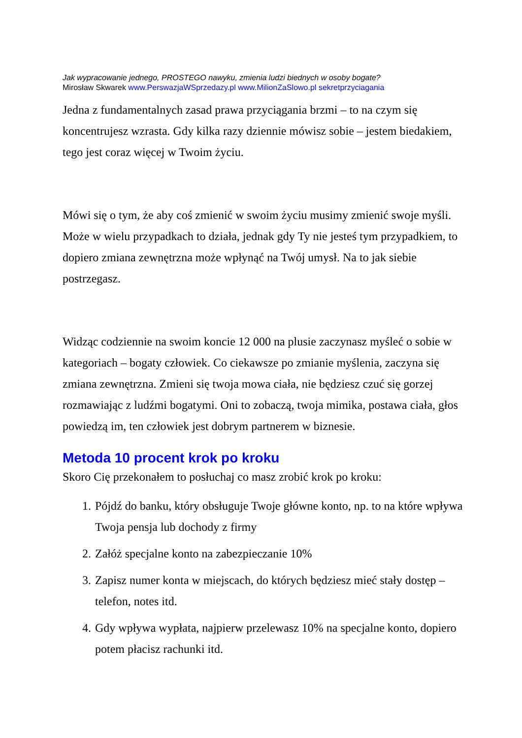Jak wypracowanie jednego, PROSTEGO nawyku, zmienia ludzi biednych w osoby bogate?
Mirosław Skwarek www.PerswazjaWSprzedazy.pl www.MilionZaSlowo.pl sekretprzyciagania
Jedna z fundamentalnych zasad prawa przyciągania brzmi – to na czym się koncentrujesz wzrasta. Gdy kilka razy dziennie mówisz sobie – jestem biedakiem, tego jest coraz więcej w Twoim życiu.
Mówi się o tym, że aby coś zmienić w swoim życiu musimy zmienić swoje myśli. Może w wielu przypadkach to działa, jednak gdy Ty nie jesteś tym przypadkiem, to dopiero zmiana zewnętrzna może wpłynąć na Twój umysł. Na to jak siebie postrzegasz.
Widząc codziennie na swoim koncie 12 000 na plusie zaczynasz myśleć o sobie w kategoriach – bogaty człowiek. Co ciekawsze po zmianie myślenia, zaczyna się zmiana zewnętrzna. Zmieni się twoja mowa ciała, nie będziesz czuć się gorzej rozmawiając z ludźmi bogatymi. Oni to zobaczą, twoja mimika, postawa ciała, głos powiedzą im, ten człowiek jest dobrym partnerem w biznesie.
Metoda 10 procent krok po kroku
Skoro Cię przekonałem to posłuchaj co masz zrobić krok po kroku:
1. Pójdź do banku, który obsługuje Twoje główne konto, np. to na które wpływa Twoja pensja lub dochody z firmy
2. Załóż specjalne konto na zabezpieczanie 10%
3. Zapisz numer konta w miejscach, do których będziesz mieć stały dostęp – telefon, notes itd.
4. Gdy wpływa wypłata, najpierw przelewasz 10% na specjalne konto, dopiero potem płacisz rachunki itd.